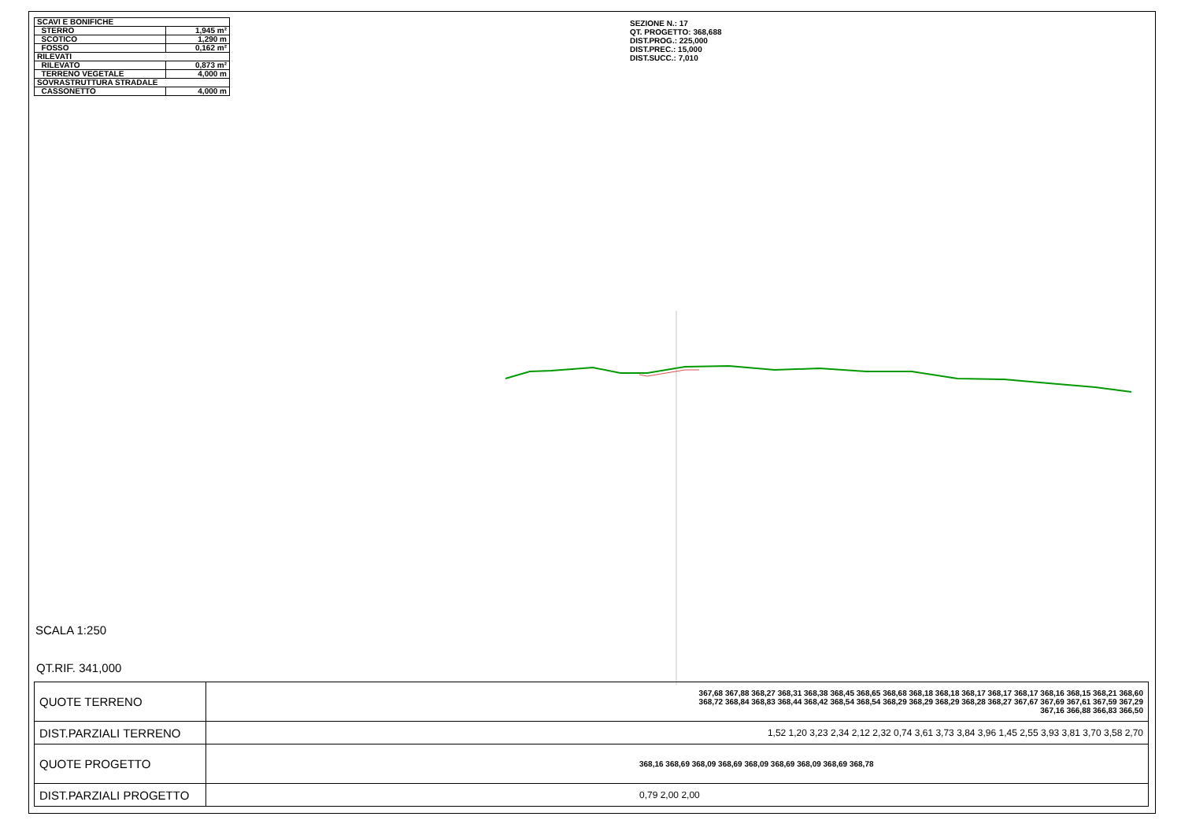| SCAVI E BONIFICHE | |
| STERRO | 1,945 m² |
| SCOTICO | 1,290 m |
| FOSSO | 0,162 m² |
| RILEVATI | |
| RILEVATO | 0,873 m² |
| TERRENO VEGETALE | 4,000 m |
| SOVRASTRUTTURA STRADALE | |
| CASSONETTO | 4,000 m |
SEZIONE N.: 17
QT. PROGETTO: 368,688
DIST.PROG.: 225,000
DIST.PREC.: 15,000
DIST.SUCC.: 7,010
SCALA 1:250
QT.RIF. 341,000
| QUOTE TERRENO | 367,68 367,88 368,27 368,31 368,38 368,45 368,65 368,68 368,18 368,18 368,17 368,17 368,17 368,16 368,15 368,21 368,60 368,72 368,84 368,83 368,44 368,42 368,54 368,54 368,29 368,29 368,29 368,28 368,27 367,67 367,69 367,61 367,59 367,29 367,16 366,88 366,83 366,50 |
| DIST.PARZIALI TERRENO | 1,52 1,20 3,23 2,34 2,12 2,32 0,74 3,61 3,73 3,84 3,96 1,45 2,55 3,93 3,81 3,70 3,58 2,70 |
| QUOTE PROGETTO | 368,16 368,69 368,09 368,69 368,09 368,69 368,09 368,69 368,78 |
| DIST.PARZIALI PROGETTO | 0,79 2,00 2,00 |